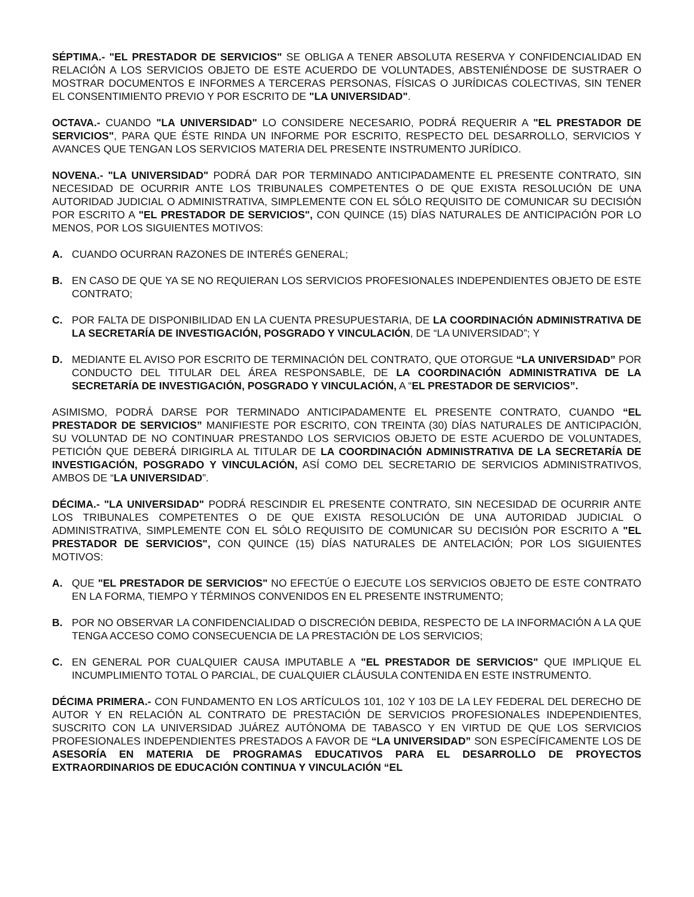SÉPTIMA.- "EL PRESTADOR DE SERVICIOS" SE OBLIGA A TENER ABSOLUTA RESERVA Y CONFIDENCIALIDAD EN RELACIÓN A LOS SERVICIOS OBJETO DE ESTE ACUERDO DE VOLUNTADES, ABSTENIÉNDOSE DE SUSTRAER O MOSTRAR DOCUMENTOS E INFORMES A TERCERAS PERSONAS, FÍSICAS O JURÍDICAS COLECTIVAS, SIN TENER EL CONSENTIMIENTO PREVIO Y POR ESCRITO DE "LA UNIVERSIDAD".
OCTAVA.- CUANDO "LA UNIVERSIDAD" LO CONSIDERE NECESARIO, PODRÁ REQUERIR A "EL PRESTADOR DE SERVICIOS", PARA QUE ÉSTE RINDA UN INFORME POR ESCRITO, RESPECTO DEL DESARROLLO, SERVICIOS Y AVANCES QUE TENGAN LOS SERVICIOS MATERIA DEL PRESENTE INSTRUMENTO JURÍDICO.
NOVENA.- "LA UNIVERSIDAD" PODRÁ DAR POR TERMINADO ANTICIPADAMENTE EL PRESENTE CONTRATO, SIN NECESIDAD DE OCURRIR ANTE LOS TRIBUNALES COMPETENTES O DE QUE EXISTA RESOLUCIÓN DE UNA AUTORIDAD JUDICIAL O ADMINISTRATIVA, SIMPLEMENTE CON EL SÓLO REQUISITO DE COMUNICAR SU DECISIÓN POR ESCRITO A "EL PRESTADOR DE SERVICIOS", CON QUINCE (15) DÍAS NATURALES DE ANTICIPACIÓN POR LO MENOS, POR LOS SIGUIENTES MOTIVOS:
A. CUANDO OCURRAN RAZONES DE INTERÉS GENERAL;
B. EN CASO DE QUE YA SE NO REQUIERAN LOS SERVICIOS PROFESIONALES INDEPENDIENTES OBJETO DE ESTE CONTRATO;
C. POR FALTA DE DISPONIBILIDAD EN LA CUENTA PRESUPUESTARIA, DE LA COORDINACIÓN ADMINISTRATIVA DE LA SECRETARÍA DE INVESTIGACIÓN, POSGRADO Y VINCULACIÓN, DE “LA UNIVERSIDAD”; Y
D. MEDIANTE EL AVISO POR ESCRITO DE TERMINACIÓN DEL CONTRATO, QUE OTORGUE “LA UNIVERSIDAD” POR CONDUCTO DEL TITULAR DEL ÁREA RESPONSABLE, DE LA COORDINACIÓN ADMINISTRATIVA DE LA SECRETARÍA DE INVESTIGACIÓN, POSGRADO Y VINCULACIÓN, A “EL PRESTADOR DE SERVICIOS”.
ASIMISMO, PODRÁ DARSE POR TERMINADO ANTICIPADAMENTE EL PRESENTE CONTRATO, CUANDO “EL PRESTADOR DE SERVICIOS” MANIFIESTE POR ESCRITO, CON TREINTA (30) DÍAS NATURALES DE ANTICIPACIÓN, SU VOLUNTAD DE NO CONTINUAR PRESTANDO LOS SERVICIOS OBJETO DE ESTE ACUERDO DE VOLUNTADES, PETICIÓN QUE DEBERÁ DIRIGIRLA AL TITULAR DE LA COORDINACIÓN ADMINISTRATIVA DE LA SECRETARÍA DE INVESTIGACIÓN, POSGRADO Y VINCULACIÓN, ASÍ COMO DEL SECRETARIO DE SERVICIOS ADMINISTRATIVOS, AMBOS DE “LA UNIVERSIDAD”.
DÉCIMA.- "LA UNIVERSIDAD" PODRÁ RESCINDIR EL PRESENTE CONTRATO, SIN NECESIDAD DE OCURRIR ANTE LOS TRIBUNALES COMPETENTES O DE QUE EXISTA RESOLUCIÓN DE UNA AUTORIDAD JUDICIAL O ADMINISTRATIVA, SIMPLEMENTE CON EL SÓLO REQUISITO DE COMUNICAR SU DECISIÓN POR ESCRITO A "EL PRESTADOR DE SERVICIOS", CON QUINCE (15) DÍAS NATURALES DE ANTELACIÓN; POR LOS SIGUIENTES MOTIVOS:
A. QUE "EL PRESTADOR DE SERVICIOS" NO EFECTÚE O EJECUTE LOS SERVICIOS OBJETO DE ESTE CONTRATO EN LA FORMA, TIEMPO Y TÉRMINOS CONVENIDOS EN EL PRESENTE INSTRUMENTO;
B. POR NO OBSERVAR LA CONFIDENCIALIDAD O DISCRECIÓN DEBIDA, RESPECTO DE LA INFORMACIÓN A LA QUE TENGA ACCESO COMO CONSECUENCIA DE LA PRESTACIÓN DE LOS SERVICIOS;
C. EN GENERAL POR CUALQUIER CAUSA IMPUTABLE A "EL PRESTADOR DE SERVICIOS" QUE IMPLIQUE EL INCUMPLIMIENTO TOTAL O PARCIAL, DE CUALQUIER CLÁUSULA CONTENIDA EN ESTE INSTRUMENTO.
DÉCIMA PRIMERA.- CON FUNDAMENTO EN LOS ARTÍCULOS 101, 102 Y 103 DE LA LEY FEDERAL DEL DERECHO DE AUTOR Y EN RELACIÓN AL CONTRATO DE PRESTACIÓN DE SERVICIOS PROFESIONALES INDEPENDIENTES, SUSCRITO CON LA UNIVERSIDAD JUÁREZ AUTÓNOMA DE TABASCO Y EN VIRTUD DE QUE LOS SERVICIOS PROFESIONALES INDEPENDIENTES PRESTADOS A FAVOR DE “LA UNIVERSIDAD” SON ESPECÍFICAMENTE LOS DE ASESORÍA EN MATERIA DE PROGRAMAS EDUCATIVOS PARA EL DESARROLLO DE PROYECTOS EXTRAORDINARIOS DE EDUCACIÓN CONTINUA Y VINCULACIÓN “EL